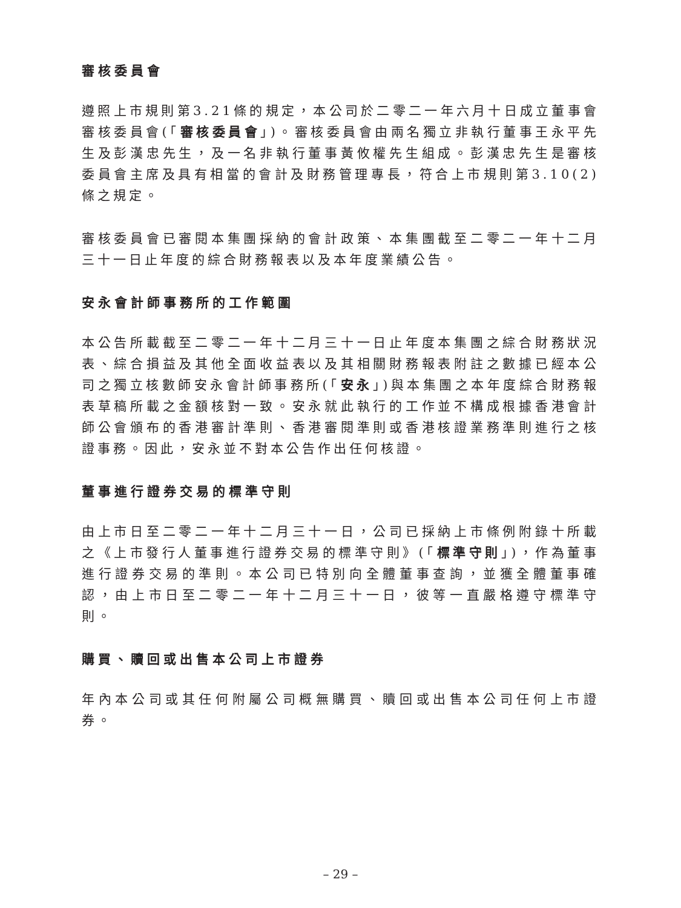審核委員會
遵照上市規則第3.21條的規定，本公司於二零二一年六月十日成立董事會審核委員會(「審核委員會」)。審核委員會由兩名獨立非執行董事王永平先生及彭漢忠先生，及一名非執行董事黃攸權先生組成。彭漢忠先生是審核委員會主席及具有相當的會計及財務管理專長，符合上市規則第3.10(2)條之規定。
審核委員會已審閱本集團採納的會計政策、本集團截至二零二一年十二月三十一日止年度的綜合財務報表以及本年度業績公告。
安永會計師事務所的工作範圍
本公告所載截至二零二一年十二月三十一日止年度本集團之綜合財務狀況表、綜合損益及其他全面收益表以及其相關財務報表附註之數據已經本公司之獨立核數師安永會計師事務所(「安永」)與本集團之本年度綜合財務報表草稿所載之金額核對一致。安永就此執行的工作並不構成根據香港會計師公會頒布的香港審計準則、香港審閱準則或香港核證業務準則進行之核證事務。因此，安永並不對本公告作出任何核證。
董事進行證券交易的標準守則
由上市日至二零二一年十二月三十一日，公司已採納上市條例附錄十所載之《上市發行人董事進行證券交易的標準守則》(「標準守則」)，作為董事進行證券交易的準則。本公司已特別向全體董事查詢，並獲全體董事確認，由上市日至二零二一年十二月三十一日，彼等一直嚴格遵守標準守則。
購買、贖回或出售本公司上市證券
年內本公司或其任何附屬公司概無購買、贖回或出售本公司任何上市證券。
– 29 –